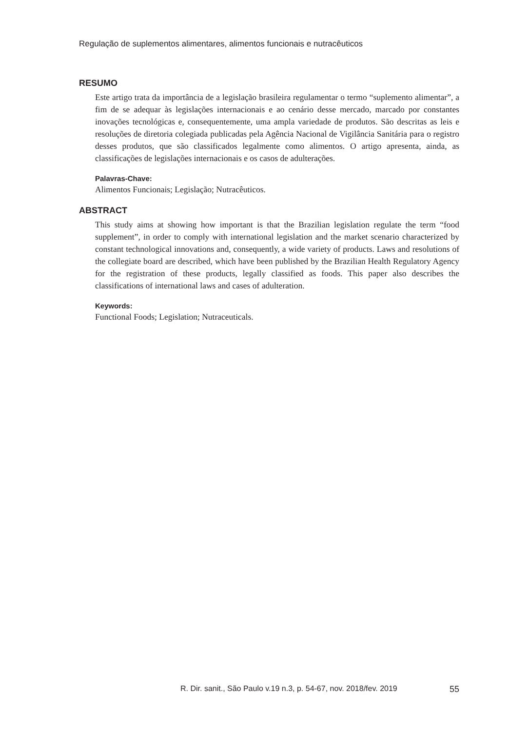Regulação de suplementos alimentares, alimentos funcionais e nutracêuticos
RESUMO
Este artigo trata da importância de a legislação brasileira regulamentar o termo “suplemento alimentar”, a fim de se adequar às legislações internacionais e ao cenário desse mercado, marcado por constantes inovações tecnológicas e, consequentemente, uma ampla variedade de produtos. São descritas as leis e resoluções de diretoria colegiada publicadas pela Agência Nacional de Vigilância Sanitária para o registro desses produtos, que são classificados legalmente como alimentos. O artigo apresenta, ainda, as classificações de legislações internacionais e os casos de adulterações.
Palavras-Chave:
Alimentos Funcionais; Legislação; Nutracêuticos.
ABSTRACT
This study aims at showing how important is that the Brazilian legislation regulate the term “food supplement”, in order to comply with international legislation and the market scenario characterized by constant technological innovations and, consequently, a wide variety of products. Laws and resolutions of the collegiate board are described, which have been published by the Brazilian Health Regulatory Agency for the registration of these products, legally classified as foods. This paper also describes the classifications of international laws and cases of adulteration.
Keywords:
Functional Foods; Legislation; Nutraceuticals.
R. Dir. sanit., São Paulo v.19 n.3, p. 54-67, nov. 2018/fev. 2019 55